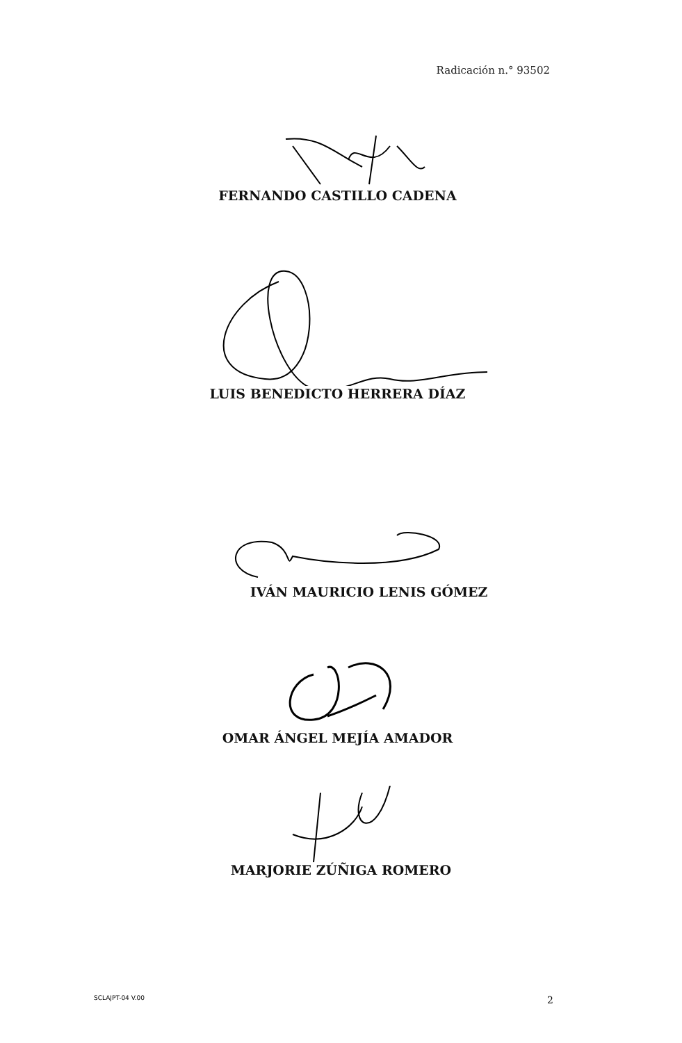Radicación n.° 93502
FERNANDO CASTILLO CADENA
LUIS BENEDICTO HERRERA DÍAZ
IVÁN MAURICIO LENIS GÓMEZ
OMAR ÁNGEL MEJÍA AMADOR
MARJORIE ZÚÑIGA ROMERO
SCLAJPT-04 V.00 2